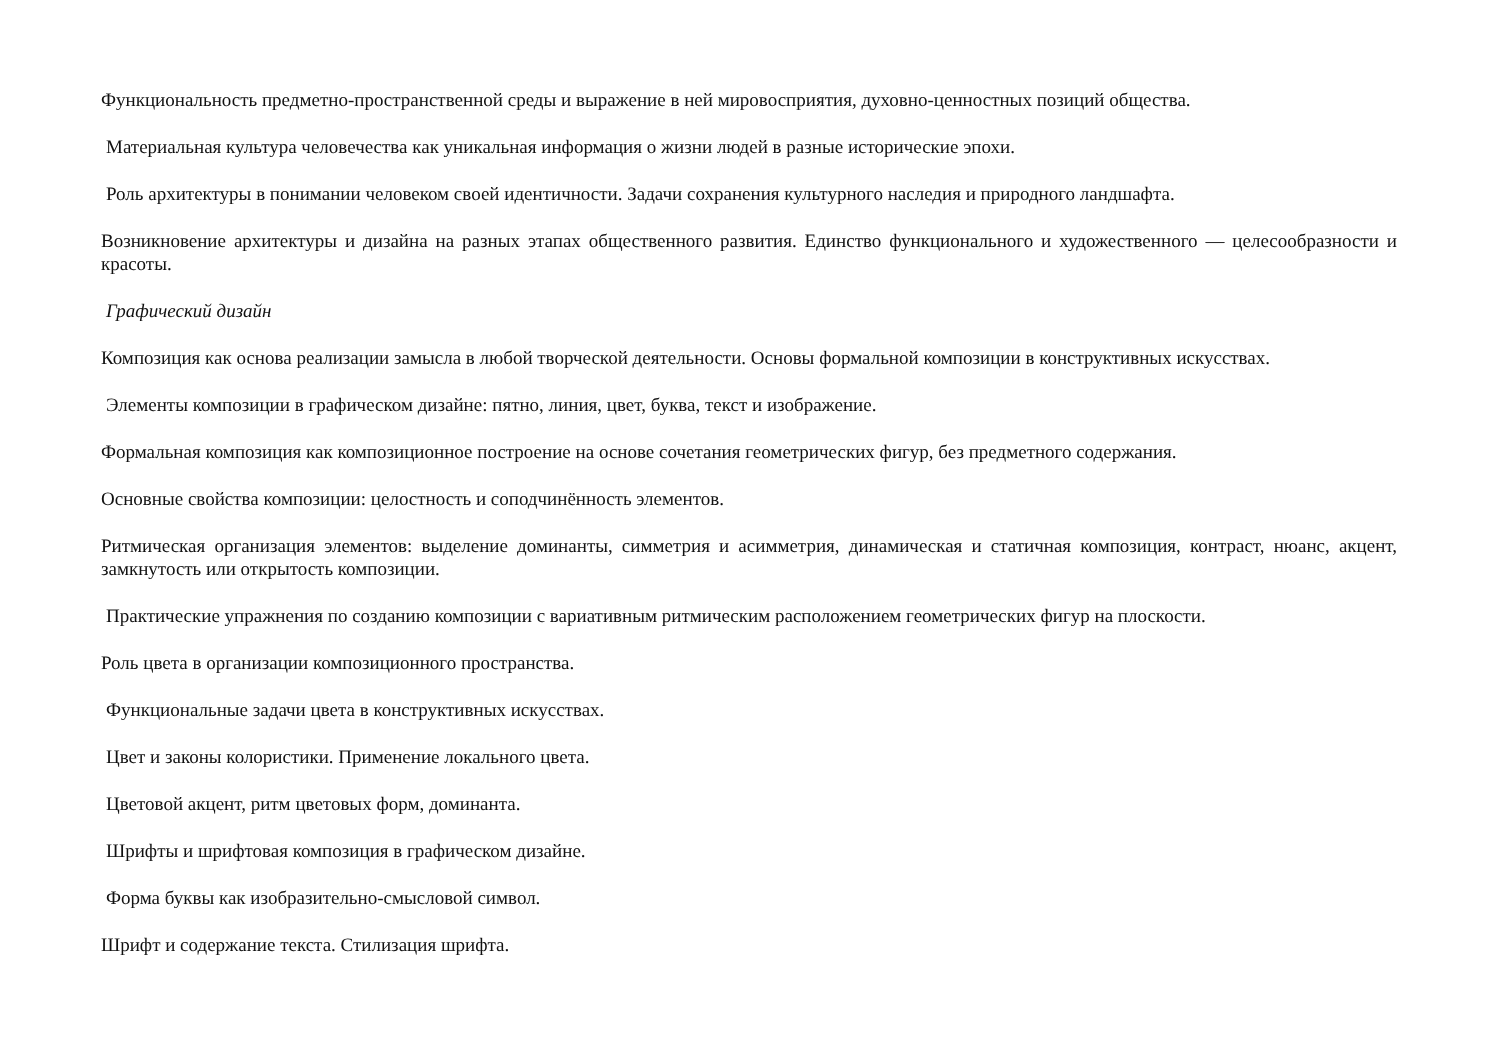Функциональность предметно-пространственной среды и выражение в ней мировосприятия, духовно-ценностных позиций общества.
Материальная культура человечества как уникальная информация о жизни людей в разные исторические эпохи.
Роль архитектуры в понимании человеком своей идентичности. Задачи сохранения культурного наследия и природного ландшафта.
Возникновение архитектуры и дизайна на разных этапах общественного развития. Единство функционального и художественного — целесообразности и красоты.
Графический дизайн
Композиция как основа реализации замысла в любой творческой деятельности. Основы формальной композиции в конструктивных искусствах.
Элементы композиции в графическом дизайне: пятно, линия, цвет, буква, текст и изображение.
Формальная композиция как композиционное построение на основе сочетания геометрических фигур, без предметного содержания.
Основные свойства композиции: целостность и соподчинённость элементов.
Ритмическая организация элементов: выделение доминанты, симметрия и асимметрия, динамическая и статичная композиция, контраст, нюанс, акцент, замкнутость или открытость композиции.
Практические упражнения по созданию композиции с вариативным ритмическим расположением геометрических фигур на плоскости.
Роль цвета в организации композиционного пространства.
Функциональные задачи цвета в конструктивных искусствах.
Цвет и законы колористики. Применение локального цвета.
Цветовой акцент, ритм цветовых форм, доминанта.
Шрифты и шрифтовая композиция в графическом дизайне.
Форма буквы как изобразительно-смысловой символ.
Шрифт и содержание текста. Стилизация шрифта.